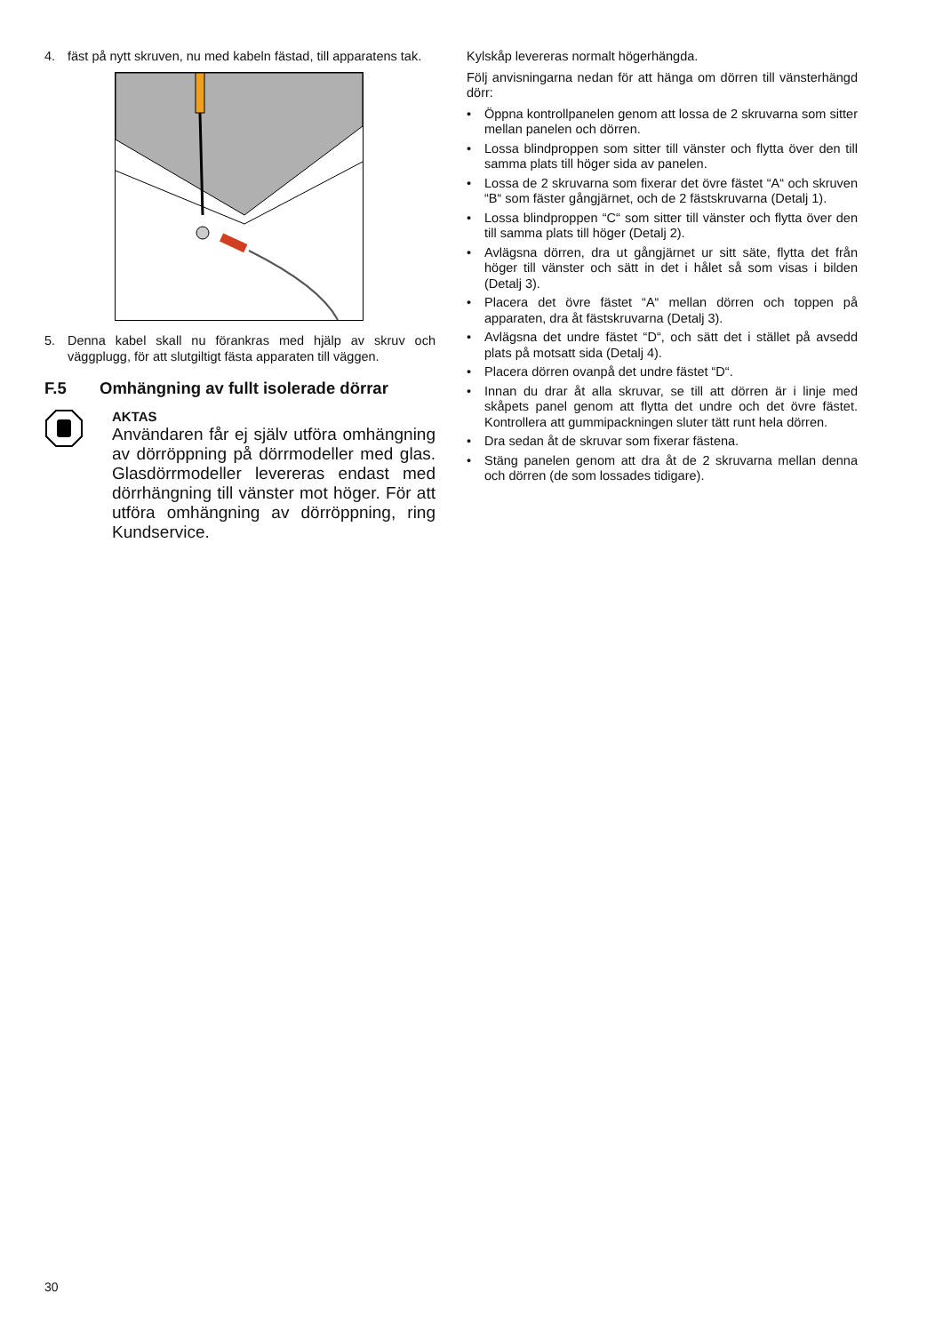4. fäst på nytt skruven, nu med kabeln fästad, till apparatens tak.
5. Denna kabel skall nu förankras med hjälp av skruv och väggplugg, för att slutgiltigt fästa apparaten till väggen.
F.5 Omhängning av fullt isolerade dörrar
AKTAS
Användaren får ej själv utföra omhängning av dörröppning på dörrmodeller med glas. Glasdörrmodeller levereras endast med dörrhängning till vänster mot höger. För att utföra omhängning av dörröppning, ring Kundservice.
Kylskåp levereras normalt högerhängda.
Följ anvisningarna nedan för att hänga om dörren till vänsterhängd dörr:
• Öppna kontrollpanelen genom att lossa de 2 skruvarna som sitter mellan panelen och dörren.
• Lossa blindproppen som sitter till vänster och flytta över den till samma plats till höger sida av panelen.
• Lossa de 2 skruvarna som fixerar det övre fästet “A“ och skruven “B“ som fäster gångjärnet, och de 2 fästskruvarna (Detalj 1).
• Lossa blindproppen “C“ som sitter till vänster och flytta över den till samma plats till höger (Detalj 2).
• Avlägsna dörren, dra ut gångjärnet ur sitt säte, flytta det från höger till vänster och sätt in det i hålet så som visas i bilden (Detalj 3).
• Placera det övre fästet “A“ mellan dörren och toppen på apparaten, dra åt fästskruvarna (Detalj 3).
• Avlägsna det undre fästet “D“, och sätt det i stället på avsedd plats på motsatt sida (Detalj 4).
• Placera dörren ovanpå det undre fästet “D“.
• Innan du drar åt alla skruvar, se till att dörren är i linje med skåpets panel genom att flytta det undre och det övre fästet. Kontrollera att gummipackningen sluter tätt runt hela dörren.
• Dra sedan åt de skruvar som fixerar fästena.
• Stäng panelen genom att dra åt de 2 skruvarna mellan denna och dörren (de som lossades tidigare).
30